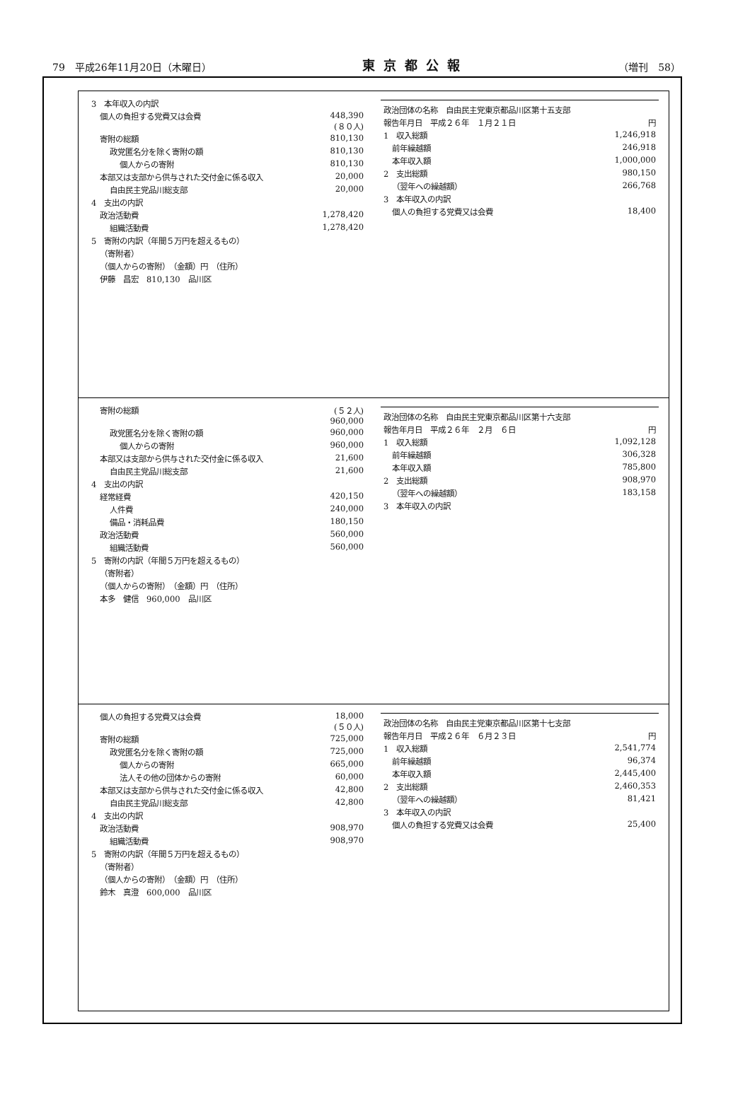79　平成26年11月20日（木曜日） 東京都公報 （増刊　58）
| 3 本年収入の内訳 | |
| 個人の負担する党費又は会費 | 448,390 (８０人) |
| 寄附の総額 | 810,130 |
| 政党匿名分を除く寄附の額 | 810,130 |
| 個人からの寄附 | 810,130 |
| 本部又は支部から供与された交付金に係る収入 | 20,000 |
| 自由民主党品川総支部 | 20,000 |
| 4 支出の内訳 | |
| 政治活動費 | 1,278,420 |
| 組織活動費 | 1,278,420 |
| 5 寄附の内訳（年間５万円を超えるもの） | |
| （寄附者） | |
| （個人からの寄附） （金額）円 （住所） | |
| 伊藤 昌宏 810,130 品川区 | |
| 政治団体の名称 自由民主党東京都品川区第十五支部 | |
| 報告年月日 平成２６年 １月２１日 | 円 |
| 1 収入総額 | 1,246,918 |
| 前年繰越額 | 246,918 |
| 本年収入額 | 1,000,000 |
| 2 支出総額 | 980,150 |
| （翌年への繰越額） | 266,768 |
| 3 本年収入の内訳 | |
| 個人の負担する党費又は会費 | 18,400 |
| 寄附の総額 | (５２人) 960,000 |
| 政党匿名分を除く寄附の額 | 960,000 |
| 個人からの寄附 | 960,000 |
| 本部又は支部から供与された交付金に係る収入 | 21,600 |
| 自由民主党品川総支部 | 21,600 |
| 4 支出の内訳 | |
| 経常経費 | 420,150 |
| 人件費 | 240,000 |
| 備品・消耗品費 | 180,150 |
| 政治活動費 | 560,000 |
| 組織活動費 | 560,000 |
| 5 寄附の内訳（年間５万円を超えるもの） | |
| （寄附者） | |
| （個人からの寄附） （金額）円 （住所） | |
| 本多 健信 960,000 品川区 | |
| 政治団体の名称 自由民主党東京都品川区第十六支部 | |
| 報告年月日 平成２６年 ２月 ６日 | 円 |
| 1 収入総額 | 1,092,128 |
| 前年繰越額 | 306,328 |
| 本年収入額 | 785,800 |
| 2 支出総額 | 908,970 |
| （翌年への繰越額） | 183,158 |
| 3 本年収入の内訳 | |
| 個人の負担する党費又は会費 | 18,000 (５０人) |
| 寄附の総額 | 725,000 |
| 政党匿名分を除く寄附の額 | 725,000 |
| 個人からの寄附 | 665,000 |
| 法人その他の団体からの寄附 | 60,000 |
| 本部又は支部から供与された交付金に係る収入 | 42,800 |
| 自由民主党品川総支部 | 42,800 |
| 4 支出の内訳 | |
| 政治活動費 | 908,970 |
| 組織活動費 | 908,970 |
| 5 寄附の内訳（年間５万円を超えるもの） | |
| （寄附者） | |
| （個人からの寄附） （金額）円 （住所） | |
| 鈴木 真澄 600,000 品川区 | |
| 政治団体の名称 自由民主党東京都品川区第十七支部 | |
| 報告年月日 平成２６年 ６月２３日 | 円 |
| 1 収入総額 | 2,541,774 |
| 前年繰越額 | 96,374 |
| 本年収入額 | 2,445,400 |
| 2 支出総額 | 2,460,353 |
| （翌年への繰越額） | 81,421 |
| 3 本年収入の内訳 | |
| 個人の負担する党費又は会費 | 25,400 |